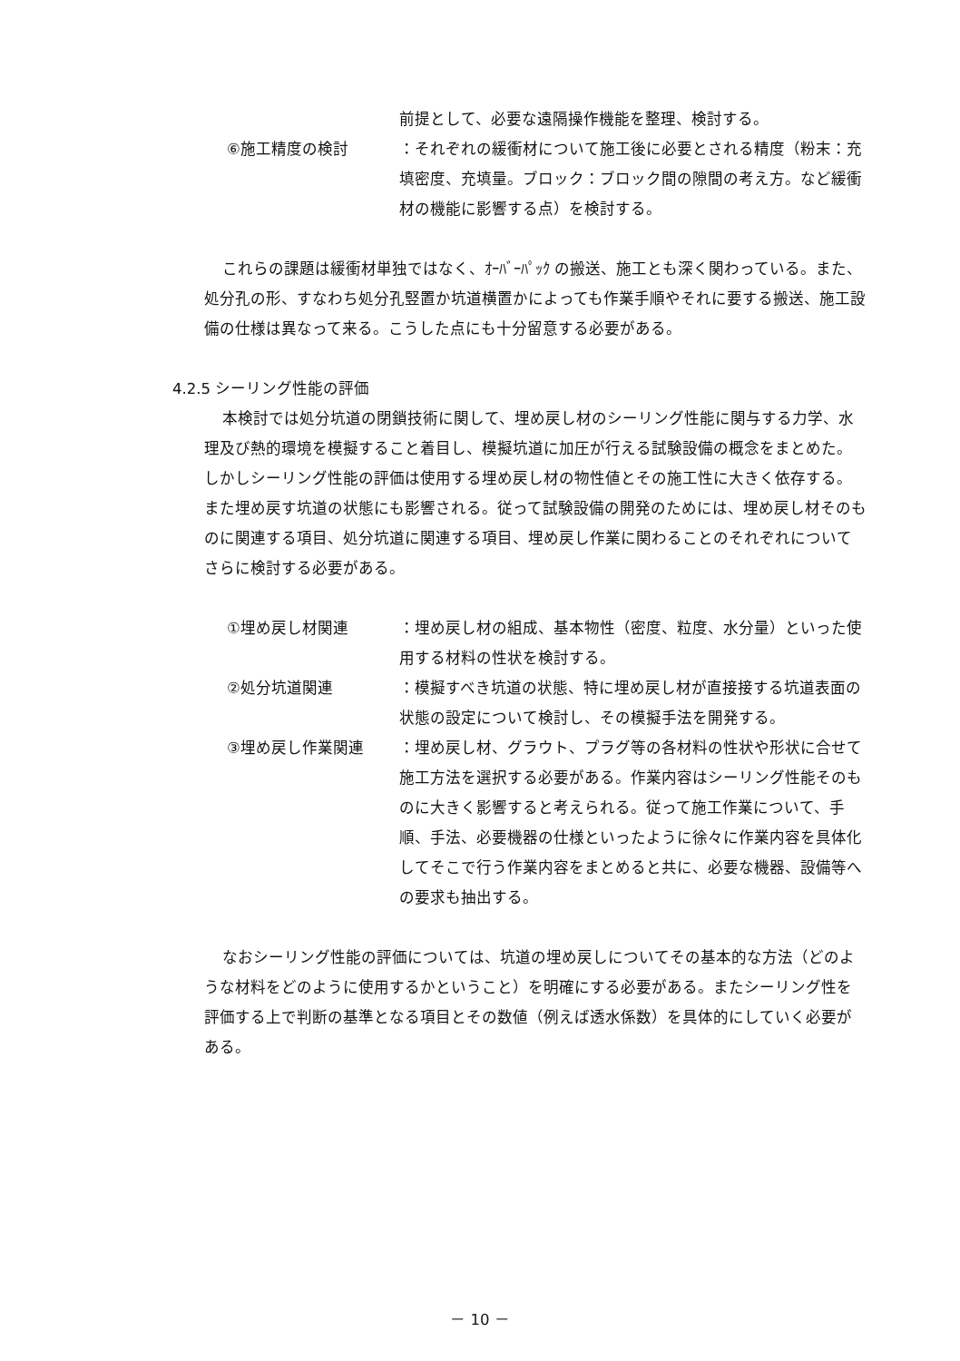前提として、必要な遠隔操作機能を整理、検討する。
⑥施工精度の検討 ：それぞれの緩衝材について施工後に必要とされる精度（粉末：充填密度、充填量。ブロック：ブロック間の隙間の考え方。など緩衝材の機能に影響する点）を検討する。
これらの課題は緩衝材単独ではなく、ｵｰﾊﾞｰﾊﾟｯｸ の搬送、施工とも深く関わっている。また、処分孔の形、すなわち処分孔竪置か坑道横置かによっても作業手順やそれに要する搬送、施工設備の仕様は異なって来る。こうした点にも十分留意する必要がある。
4.2.5 シーリング性能の評価
本検討では処分坑道の閉鎖技術に関して、埋め戻し材のシーリング性能に関与する力学、水理及び熱的環境を模擬すること着目し、模擬坑道に加圧が行える試験設備の概念をまとめた。しかしシーリング性能の評価は使用する埋め戻し材の物性値とその施工性に大きく依存する。また埋め戻す坑道の状態にも影響される。従って試験設備の開発のためには、埋め戻し材そのものに関連する項目、処分坑道に関連する項目、埋め戻し作業に関わることのそれぞれについてさらに検討する必要がある。
①埋め戻し材関連 ：埋め戻し材の組成、基本物性（密度、粒度、水分量）といった使用する材料の性状を検討する。
②処分坑道関連 ：模擬すべき坑道の状態、特に埋め戻し材が直接接する坑道表面の状態の設定について検討し、その模擬手法を開発する。
③埋め戻し作業関連 ：埋め戻し材、グラウト、プラグ等の各材料の性状や形状に合せて施工方法を選択する必要がある。作業内容はシーリング性能そのものに大きく影響すると考えられる。従って施工作業について、手順、手法、必要機器の仕様といったように徐々に作業内容を具体化してそこで行う作業内容をまとめると共に、必要な機器、設備等への要求も抽出する。
なおシーリング性能の評価については、坑道の埋め戻しについてその基本的な方法（どのような材料をどのように使用するかということ）を明確にする必要がある。またシーリング性を評価する上で判断の基準となる項目とその数値（例えば透水係数）を具体的にしていく必要がある。
－ 10 －